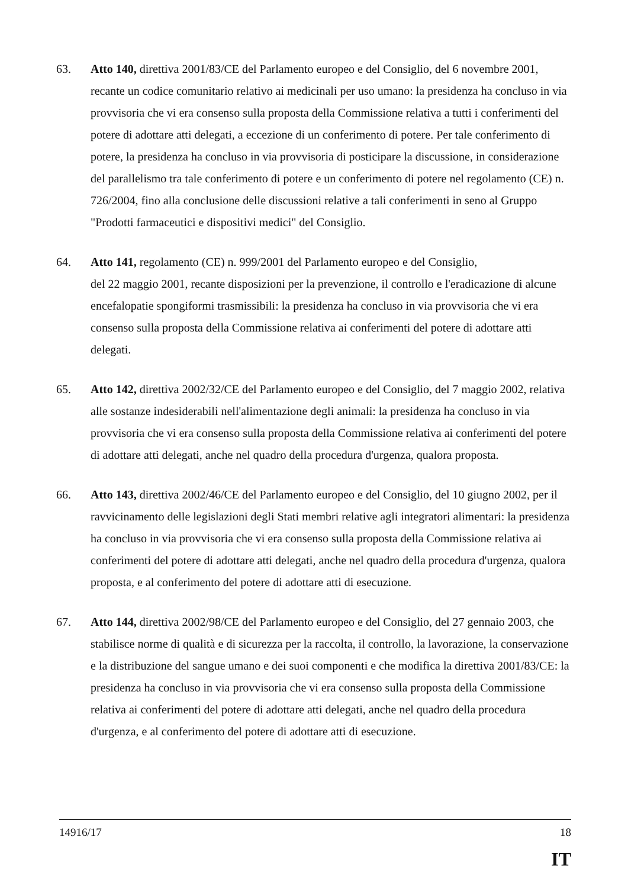63. Atto 140, direttiva 2001/83/CE del Parlamento europeo e del Consiglio, del 6 novembre 2001, recante un codice comunitario relativo ai medicinali per uso umano: la presidenza ha concluso in via provvisoria che vi era consenso sulla proposta della Commissione relativa a tutti i conferimenti del potere di adottare atti delegati, a eccezione di un conferimento di potere. Per tale conferimento di potere, la presidenza ha concluso in via provvisoria di posticipare la discussione, in considerazione del parallelismo tra tale conferimento di potere e un conferimento di potere nel regolamento (CE) n. 726/2004, fino alla conclusione delle discussioni relative a tali conferimenti in seno al Gruppo "Prodotti farmaceutici e dispositivi medici" del Consiglio.
64. Atto 141, regolamento (CE) n. 999/2001 del Parlamento europeo e del Consiglio,
del 22 maggio 2001, recante disposizioni per la prevenzione, il controllo e l'eradicazione di alcune encefalopatie spongiformi trasmissibili: la presidenza ha concluso in via provvisoria che vi era consenso sulla proposta della Commissione relativa ai conferimenti del potere di adottare atti delegati.
65. Atto 142, direttiva 2002/32/CE del Parlamento europeo e del Consiglio, del 7 maggio 2002, relativa alle sostanze indesiderabili nell'alimentazione degli animali: la presidenza ha concluso in via provvisoria che vi era consenso sulla proposta della Commissione relativa ai conferimenti del potere di adottare atti delegati, anche nel quadro della procedura d'urgenza, qualora proposta.
66. Atto 143, direttiva 2002/46/CE del Parlamento europeo e del Consiglio, del 10 giugno 2002, per il ravvicinamento delle legislazioni degli Stati membri relative agli integratori alimentari: la presidenza ha concluso in via provvisoria che vi era consenso sulla proposta della Commissione relativa ai conferimenti del potere di adottare atti delegati, anche nel quadro della procedura d'urgenza, qualora proposta, e al conferimento del potere di adottare atti di esecuzione.
67. Atto 144, direttiva 2002/98/CE del Parlamento europeo e del Consiglio, del 27 gennaio 2003, che stabilisce norme di qualità e di sicurezza per la raccolta, il controllo, la lavorazione, la conservazione e la distribuzione del sangue umano e dei suoi componenti e che modifica la direttiva 2001/83/CE: la presidenza ha concluso in via provvisoria che vi era consenso sulla proposta della Commissione relativa ai conferimenti del potere di adottare atti delegati, anche nel quadro della procedura d'urgenza, e al conferimento del potere di adottare atti di esecuzione.
14916/17 18
IT